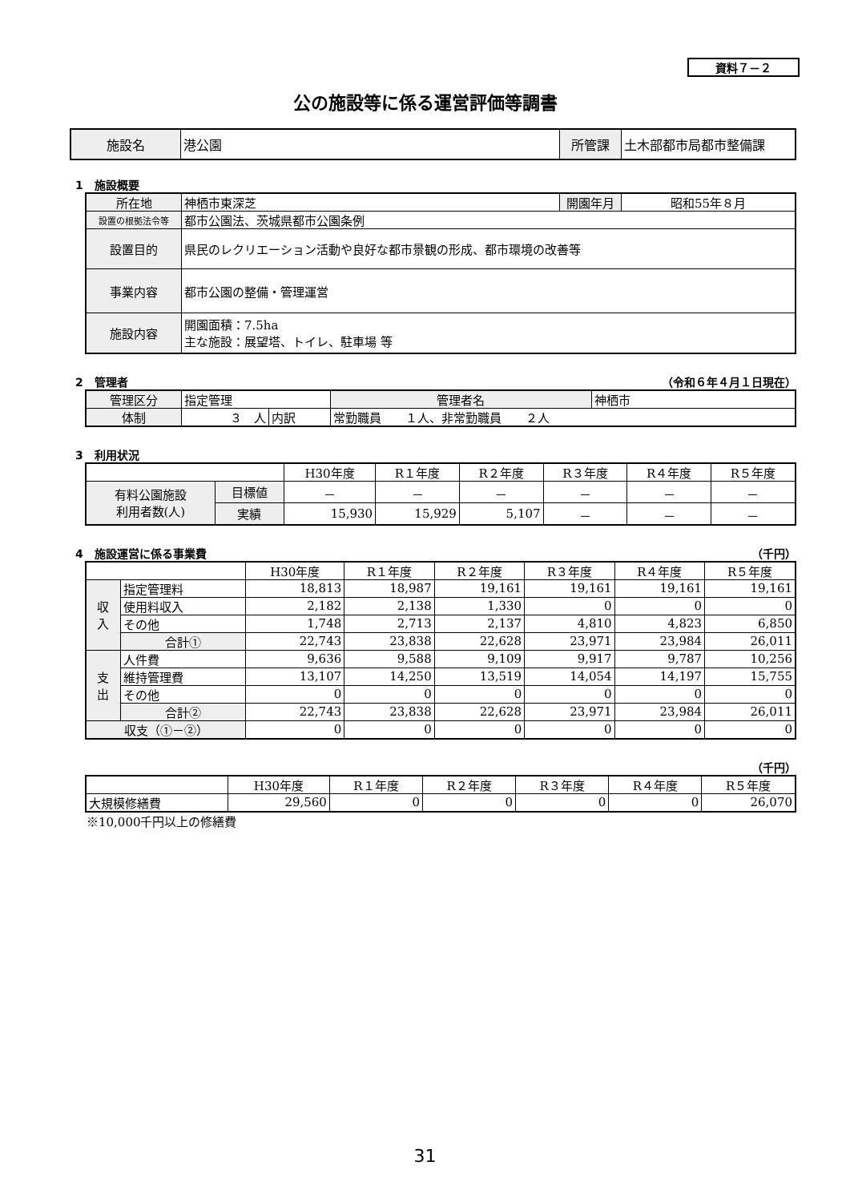資料７－２
公の施設等に係る運営評価等調書
| 施設名 | 港公園 | 所管課 | 土木部都市局都市整備課 |
1　施設概要
| 所在地 | 神栖市東深芝 | 開園年月 | 昭和55年８月 |
| 設置の根拠法令等 | 都市公園法、茨城県都市公園条例 | | |
| 設置目的 | 県民のレクリエーション活動や良好な都市景観の形成、都市環境の改善等 | | |
| 事業内容 | 都市公園の整備・管理運営 | | |
| 施設内容 | 開園面積：7.5ha 主な施設：展望塔、トイレ、駐車場 等 | | |
2　管理者 （令和６年４月１日現在）
| 管理区分 | 指定管理 | | | 管理者名 | 神栖市 |
| 体制 | ３ 人 | 内訳 | 常勤職員 １人、非常勤職員 ２人 | | |
3　利用状況
| | | H30年度 | R１年度 | R２年度 | R３年度 | R４年度 | R５年度 |
| --- | --- | --- | --- | --- | --- | --- | --- |
| 有料公園施設 利用者数(人) | 目標値 | － | － | － | － | － | － |
| | 実績 | 15,930 | 15,929 | 5,107 | － | － | － |
4　施設運営に係る事業費 （千円）
| | | H30年度 | R１年度 | R２年度 | R３年度 | R４年度 | R５年度 |
| --- | --- | --- | --- | --- | --- | --- | --- |
| 収 入 | 指定管理料 | 18,813 | 18,987 | 19,161 | 19,161 | 19,161 | 19,161 |
| | 使用料収入 | 2,182 | 2,138 | 1,330 | 0 | 0 | 0 |
| | その他 | 1,748 | 2,713 | 2,137 | 4,810 | 4,823 | 6,850 |
| | 合計① | 22,743 | 23,838 | 22,628 | 23,971 | 23,984 | 26,011 |
| 支 出 | 人件費 | 9,636 | 9,588 | 9,109 | 9,917 | 9,787 | 10,256 |
| | 維持管理費 | 13,107 | 14,250 | 13,519 | 14,054 | 14,197 | 15,755 |
| | その他 | 0 | 0 | 0 | 0 | 0 | 0 |
| | 合計② | 22,743 | 23,838 | 22,628 | 23,971 | 23,984 | 26,011 |
| 収支（①－②） | | 0 | 0 | 0 | 0 | 0 | 0 |
（千円）
| | H30年度 | R１年度 | R２年度 | R３年度 | R４年度 | R５年度 |
| --- | --- | --- | --- | --- | --- | --- |
| 大規模修繕費 | 29,560 | 0 | 0 | 0 | 0 | 26,070 |
※10,000千円以上の修繕費
31